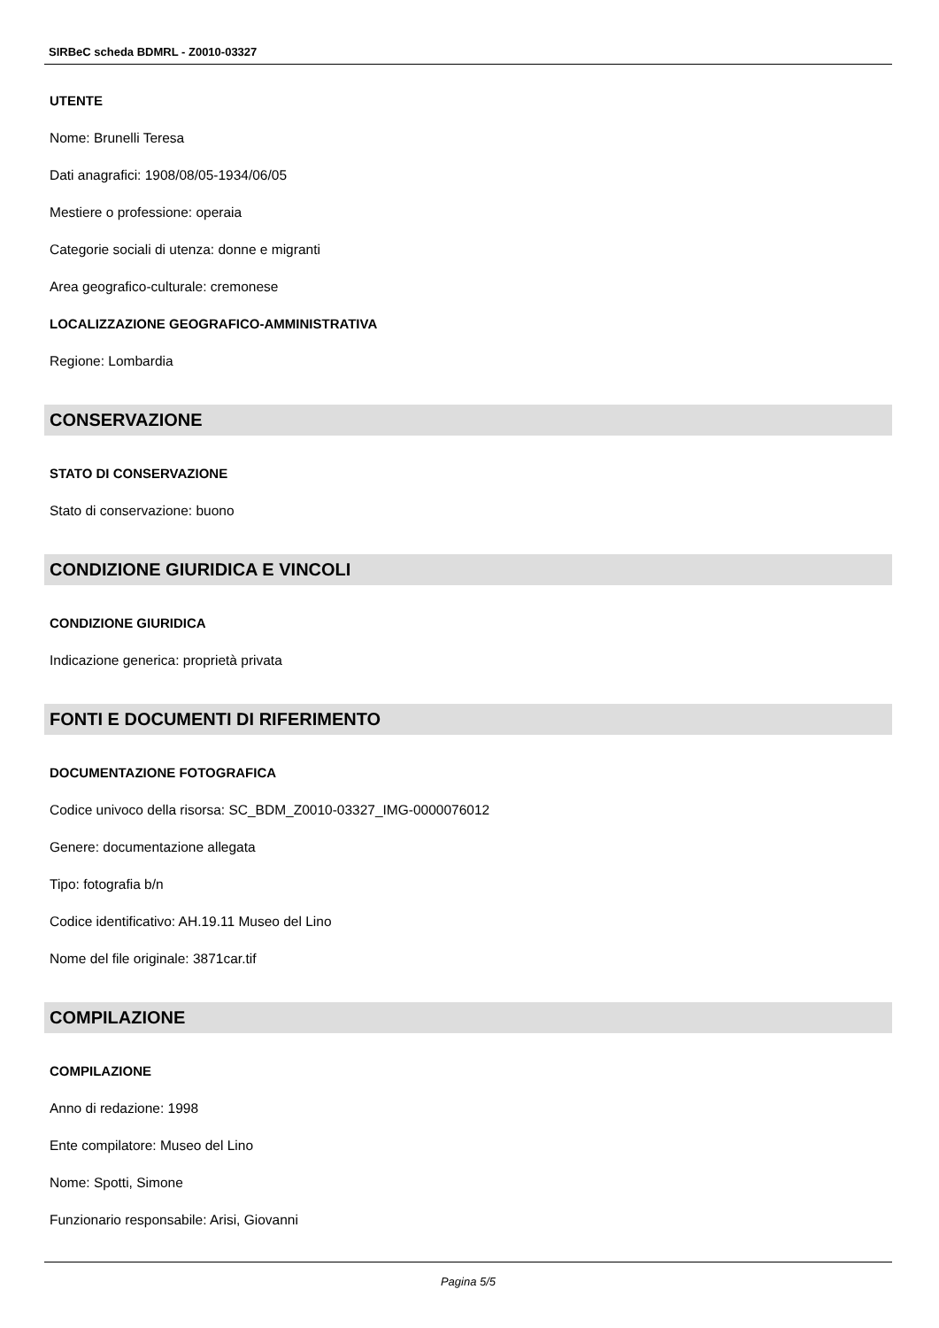SIRBeC scheda BDMRL - Z0010-03327
UTENTE
Nome: Brunelli Teresa
Dati anagrafici: 1908/08/05-1934/06/05
Mestiere o professione: operaia
Categorie sociali di utenza: donne e migranti
Area geografico-culturale: cremonese
LOCALIZZAZIONE GEOGRAFICO-AMMINISTRATIVA
Regione: Lombardia
CONSERVAZIONE
STATO DI CONSERVAZIONE
Stato di conservazione: buono
CONDIZIONE GIURIDICA E VINCOLI
CONDIZIONE GIURIDICA
Indicazione generica: proprietà privata
FONTI E DOCUMENTI DI RIFERIMENTO
DOCUMENTAZIONE FOTOGRAFICA
Codice univoco della risorsa: SC_BDM_Z0010-03327_IMG-0000076012
Genere: documentazione allegata
Tipo: fotografia b/n
Codice identificativo: AH.19.11 Museo del Lino
Nome del file originale: 3871car.tif
COMPILAZIONE
COMPILAZIONE
Anno di redazione: 1998
Ente compilatore: Museo del Lino
Nome: Spotti, Simone
Funzionario responsabile: Arisi, Giovanni
Pagina 5/5